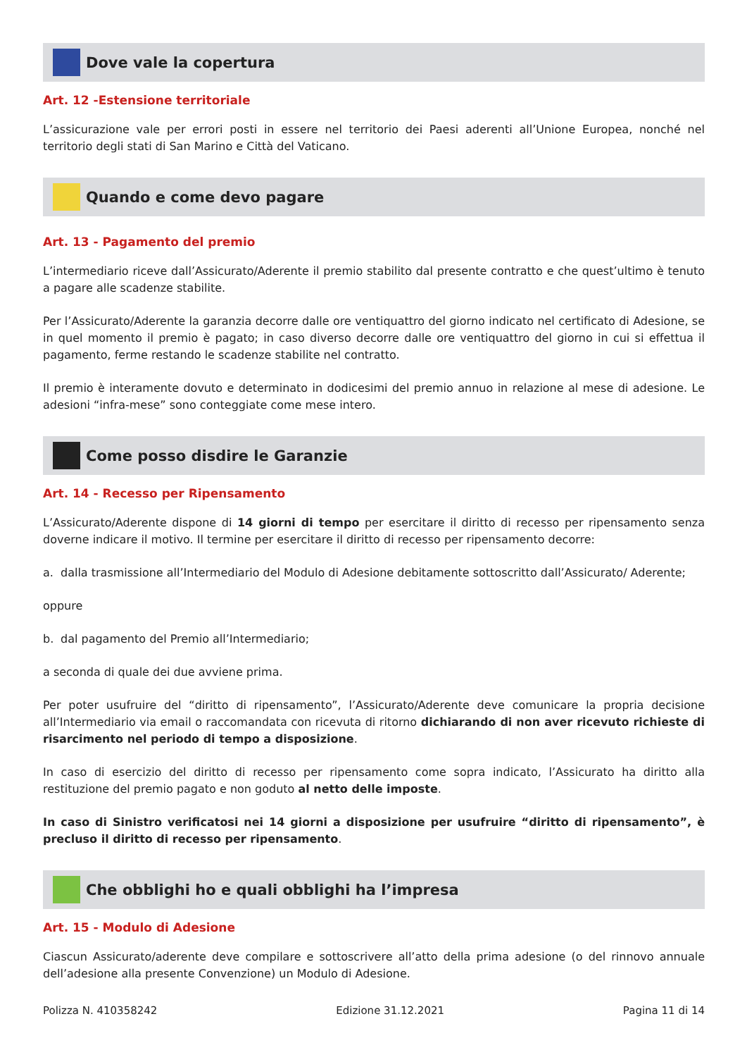Dove vale la copertura
Art. 12 -Estensione territoriale
L’assicurazione vale per errori posti in essere nel territorio dei Paesi aderenti all’Unione Europea, nonché nel territorio degli stati di San Marino e Città del Vaticano.
Quando e come devo pagare
Art. 13 - Pagamento del premio
L’intermediario riceve dall’Assicurato/Aderente il premio stabilito dal presente contratto e che quest’ultimo è tenuto a pagare alle scadenze stabilite.
Per l’Assicurato/Aderente la garanzia decorre dalle ore ventiquattro del giorno indicato nel certificato di Adesione, se in quel momento il premio è pagato; in caso diverso decorre dalle ore ventiquattro del giorno in cui si effettua il pagamento, ferme restando le scadenze stabilite nel contratto.
Il premio è interamente dovuto e determinato in dodicesimi del premio annuo in relazione al mese di adesione. Le adesioni “infra-mese” sono conteggiate come mese intero.
Come posso disdire le Garanzie
Art. 14 - Recesso per Ripensamento
L’Assicurato/Aderente dispone di 14 giorni di tempo per esercitare il diritto di recesso per ripensamento senza doverne indicare il motivo. Il termine per esercitare il diritto di recesso per ripensamento decorre:
a. dalla trasmissione all’Intermediario del Modulo di Adesione debitamente sottoscritto dall’Assicurato/ Aderente;
oppure
b. dal pagamento del Premio all’Intermediario;
a seconda di quale dei due avviene prima.
Per poter usufruire del “diritto di ripensamento”, l’Assicurato/Aderente deve comunicare la propria decisione all’Intermediario via email o raccomandata con ricevuta di ritorno dichiarando di non aver ricevuto richieste di risarcimento nel periodo di tempo a disposizione.
In caso di esercizio del diritto di recesso per ripensamento come sopra indicato, l’Assicurato ha diritto alla restituzione del premio pagato e non goduto al netto delle imposte.
In caso di Sinistro verificatosi nei 14 giorni a disposizione per usufruire “diritto di ripensamento”, è precluso il diritto di recesso per ripensamento.
Che obblighi ho e quali obblighi ha l’impresa
Art. 15 - Modulo di Adesione
Ciascun Assicurato/aderente deve compilare e sottoscrivere all’atto della prima adesione (o del rinnovo annuale dell’adesione alla presente Convenzione) un Modulo di Adesione.
Polizza N. 410358242 Edizione 31.12.2021 Pagina 11 di 14